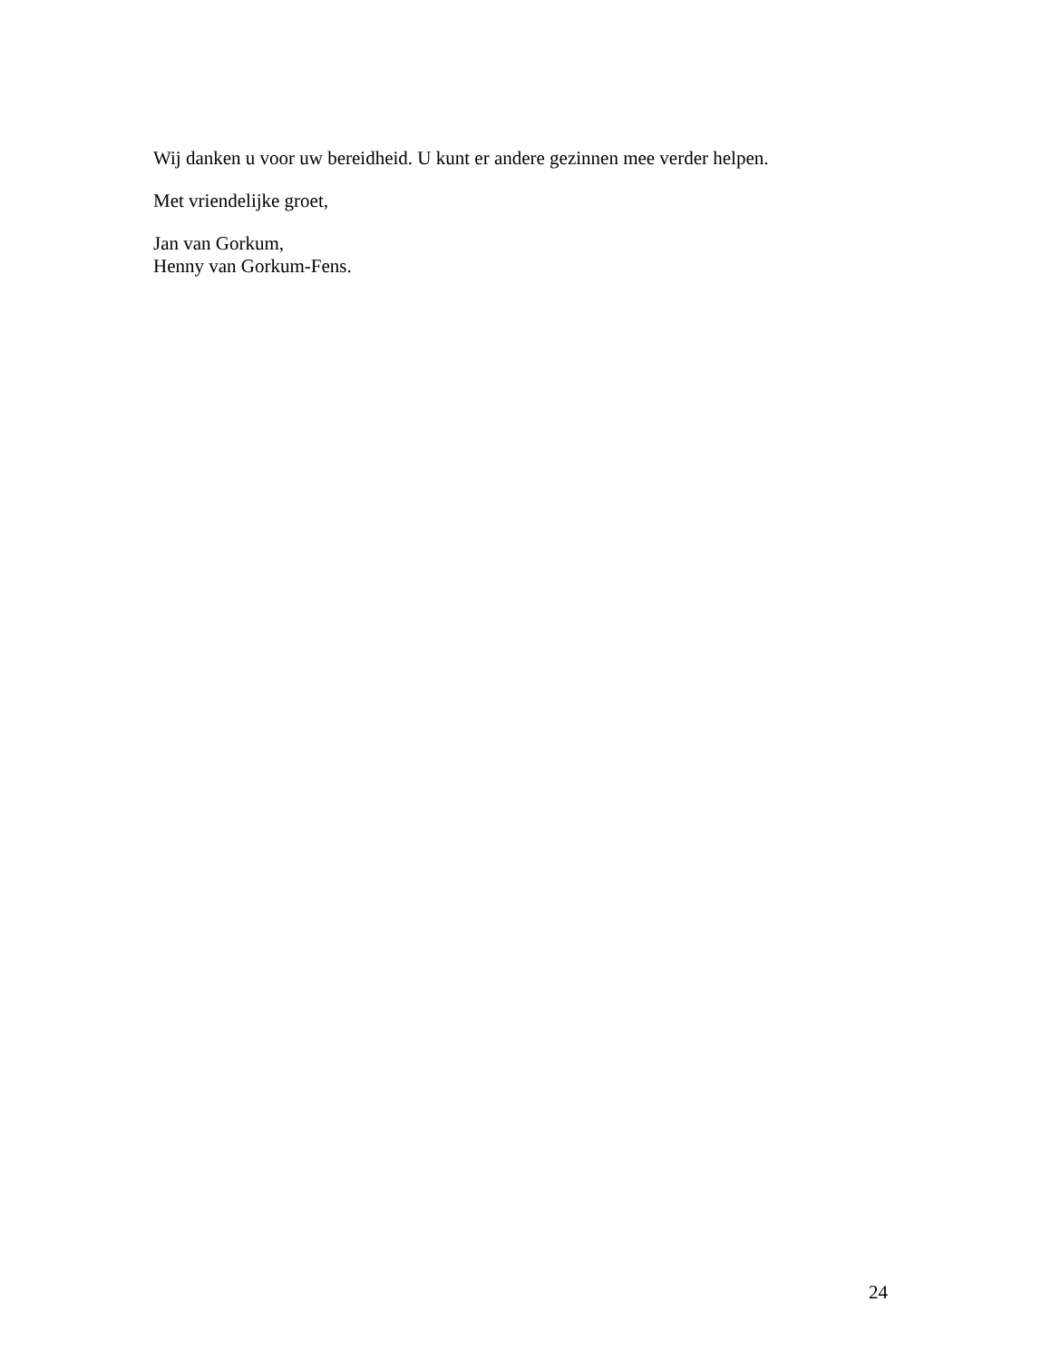Wij danken u voor uw bereidheid. U kunt er andere gezinnen mee verder helpen.
Met vriendelijke groet,
Jan van Gorkum,
Henny van Gorkum-Fens.
24